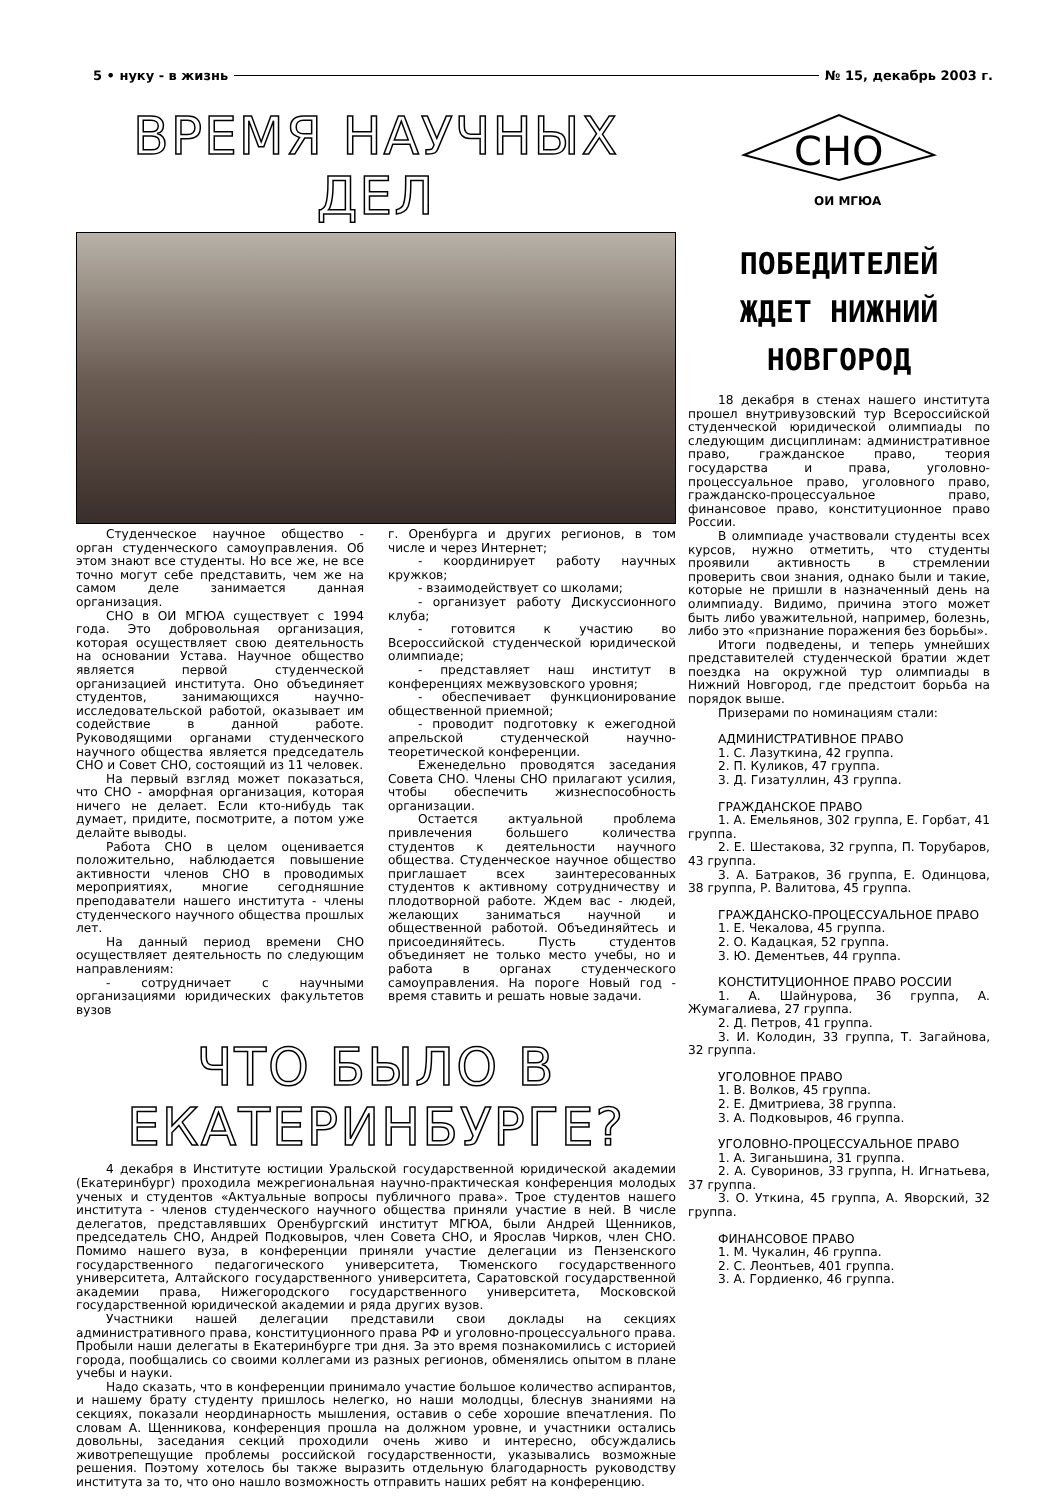5 • нуку - в жизнь № 15, декабрь 2003 г.
ВРЕМЯ НАУЧНЫХ ДЕЛ
Студенческое научное общество - орган студенческого самоуправления. Об этом знают все студенты. Но все же, не все точно могут себе представить, чем же на самом деле занимается данная организация.
СНО в ОИ МГЮА существует с 1994 года. Это добровольная организация, которая осуществляет свою деятельность на основании Устава. Научное общество является первой студенческой организацией института. Оно объединяет студентов, занимающихся научно-исследовательской работой, оказывает им содействие в данной работе. Руководящими органами студенческого научного общества является председатель СНО и Совет СНО, состоящий из 11 человек.
На первый взгляд может показаться, что СНО - аморфная организация, которая ничего не делает. Если кто-нибудь так думает, придите, посмотрите, а потом уже делайте выводы.
Работа СНО в целом оценивается положительно, наблюдается повышение активности членов СНО в проводимых мероприятиях, многие сегодняшние преподаватели нашего института - члены студенческого научного общества прошлых лет.
На данный период времени СНО осуществляет деятельность по следующим направлениям:
- сотрудничает с научными организациями юридических факультетов вузов
г. Оренбурга и других регионов, в том числе и через Интернет;
- координирует работу научных кружков;
- взаимодействует со школами;
- организует работу Дискуссионного клуба;
- готовится к участию во Всероссийской студенческой юридической олимпиаде;
- представляет наш институт в конференциях межвузовского уровня;
- обеспечивает функционирование общественной приемной;
- проводит подготовку к ежегодной апрельской студенческой научно-теоретической конференции.
Еженедельно проводятся заседания Совета СНО. Члены СНО прилагают усилия, чтобы обеспечить жизнеспособность организации.
Остается актуальной проблема привлечения большего количества студентов к деятельности научного общества. Студенческое научное общество приглашает всех заинтересованных студентов к активному сотрудничеству и плодотворной работе. Ждем вас - людей, желающих заниматься научной и общественной работой. Объединяйтесь и присоединяйтесь. Пусть студентов объединяет не только место учебы, но и работа в органах студенческого самоуправления. На пороге Новый год - время ставить и решать новые задачи.
ЧТО БЫЛО В ЕКАТЕРИНБУРГЕ?
4 декабря в Институте юстиции Уральской государственной юридической академии (Екатеринбург) проходила межрегиональная научно-практическая конференция молодых ученых и студентов «Актуальные вопросы публичного права». Трое студентов нашего института - членов студенческого научного общества приняли участие в ней. В числе делегатов, представлявших Оренбургский институт МГЮА, были Андрей Щенников, председатель СНО, Андрей Подковыров, член Совета СНО, и Ярослав Чирков, член СНО. Помимо нашего вуза, в конференции приняли участие делегации из Пензенского государственного педагогического университета, Тюменского государственного университета, Алтайского государственного университета, Саратовской государственной академии права, Нижегородского государственного университета, Московской государственной юридической академии и ряда других вузов.
Участники нашей делегации представили свои доклады на секциях административного права, конституционного права РФ и уголовно-процессуального права. Пробыли наши делегаты в Екатеринбурге три дня. За это время познакомились с историей города, пообщались со своими коллегами из разных регионов, обменялись опытом в плане учебы и науки.
Надо сказать, что в конференции принимало участие большое количество аспирантов, и нашему брату студенту пришлось нелегко, но наши молодцы, блеснув знаниями на секциях, показали неординарность мышления, оставив о себе хорошие впечатления. По словам А. Щенникова, конференция прошла на должном уровне, и участники остались довольны, заседания секций проходили очень живо и интересно, обсуждались животрепещущие проблемы российской государственности, указывались возможные решения. Поэтому хотелось бы также выразить отдельную благодарность руководству института за то, что оно нашло возможность отправить наших ребят на конференцию.
СНО
ОИ МГЮА
ПОБЕДИТЕЛЕЙ
ЖДЕТ НИЖНИЙ
НОВГОРОД
18 декабря в стенах нашего института прошел внутривузовский тур Всероссийской студенческой юридической олимпиады по следующим дисциплинам: административное право, гражданское право, теория государства и права, уголовно-процессуальное право, уголовного право, гражданско-процессуальное право, финансовое право, конституционное право России.
В олимпиаде участвовали студенты всех курсов, нужно отметить, что студенты проявили активность в стремлении проверить свои знания, однако были и такие, которые не пришли в назначенный день на олимпиаду. Видимо, причина этого может быть либо уважительной, например, болезнь, либо это «признание поражения без борьбы».
Итоги подведены, и теперь умнейших представителей студенческой братии ждет поездка на окружной тур олимпиады в Нижний Новгород, где предстоит борьба на порядок выше.
Призерами по номинациям стали:
АДМИНИСТРАТИВНОЕ ПРАВО
1. С. Лазуткина, 42 группа.
2. П. Куликов, 47 группа.
3. Д. Гизатуллин, 43 группа.
ГРАЖДАНСКОЕ ПРАВО
1. А. Емельянов, 302 группа, Е. Горбат, 41 группа.
2. Е. Шестакова, 32 группа, П. Торубаров, 43 группа.
3. А. Батраков, 36 группа, Е. Одинцова, 38 группа, Р. Валитова, 45 группа.
ГРАЖДАНСКО-ПРОЦЕССУАЛЬНОЕ ПРАВО
1. Е. Чекалова, 45 группа.
2. О. Кадацкая, 52 группа.
3. Ю. Дементьев, 44 группа.
КОНСТИТУЦИОННОЕ ПРАВО РОССИИ
1. А. Шайнурова, 36 группа, А. Жумагалиева, 27 группа.
2. Д. Петров, 41 группа.
3. И. Колодин, 33 группа, Т. Загайнова, 32 группа.
УГОЛОВНОЕ ПРАВО
1. В. Волков, 45 группа.
2. Е. Дмитриева, 38 группа.
3. А. Подковыров, 46 группа.
УГОЛОВНО-ПРОЦЕССУАЛЬНОЕ ПРАВО
1. А. Зиганьшина, 31 группа.
2. А. Суворинов, 33 группа, Н. Игнатьева, 37 группа.
3. О. Уткина, 45 группа, А. Яворский, 32 группа.
ФИНАНСОВОЕ ПРАВО
1. М. Чукалин, 46 группа.
2. С. Леонтьев, 401 группа.
3. А. Гордиенко, 46 группа.